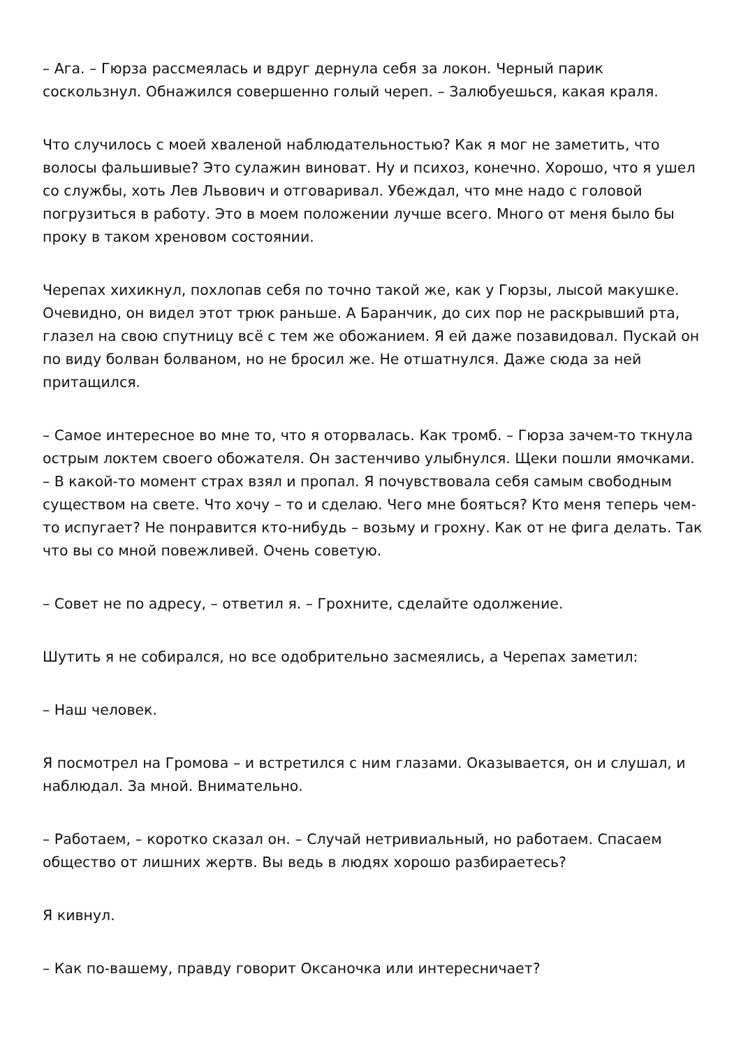– Ага. – Гюрза рассмеялась и вдруг дернула себя за локон. Черный парик соскользнул. Обнажился совершенно голый череп. – Залюбуешься, какая краля.
Что случилось с моей хваленой наблюдательностью? Как я мог не заметить, что волосы фальшивые? Это сулажин виноват. Ну и психоз, конечно. Хорошо, что я ушел со службы, хоть Лев Львович и отговаривал. Убеждал, что мне надо с головой погрузиться в работу. Это в моем положении лучше всего. Много от меня было бы проку в таком хреновом состоянии.
Черепах хихикнул, похлопав себя по точно такой же, как у Гюрзы, лысой макушке. Очевидно, он видел этот трюк раньше. А Баранчик, до сих пор не раскрывший рта, глазел на свою спутницу всё с тем же обожанием. Я ей даже позавидовал. Пускай он по виду болван болваном, но не бросил же. Не отшатнулся. Даже сюда за ней притащился.
– Самое интересное во мне то, что я оторвалась. Как тромб. – Гюрза зачем-то ткнула острым локтем своего обожателя. Он застенчиво улыбнулся. Щеки пошли ямочками. – В какой-то момент страх взял и пропал. Я почувствовала себя самым свободным существом на свете. Что хочу – то и сделаю. Чего мне бояться? Кто меня теперь чем-то испугает? Не понравится кто-нибудь – возьму и грохну. Как от не фига делать. Так что вы со мной повежливей. Очень советую.
– Совет не по адресу, – ответил я. – Грохните, сделайте одолжение.
Шутить я не собирался, но все одобрительно засмеялись, а Черепах заметил:
– Наш человек.
Я посмотрел на Громова – и встретился с ним глазами. Оказывается, он и слушал, и наблюдал. За мной. Внимательно.
– Работаем, – коротко сказал он. – Случай нетривиальный, но работаем. Спасаем общество от лишних жертв. Вы ведь в людях хорошо разбираетесь?
Я кивнул.
– Как по-вашему, правду говорит Оксаночка или интересничает?